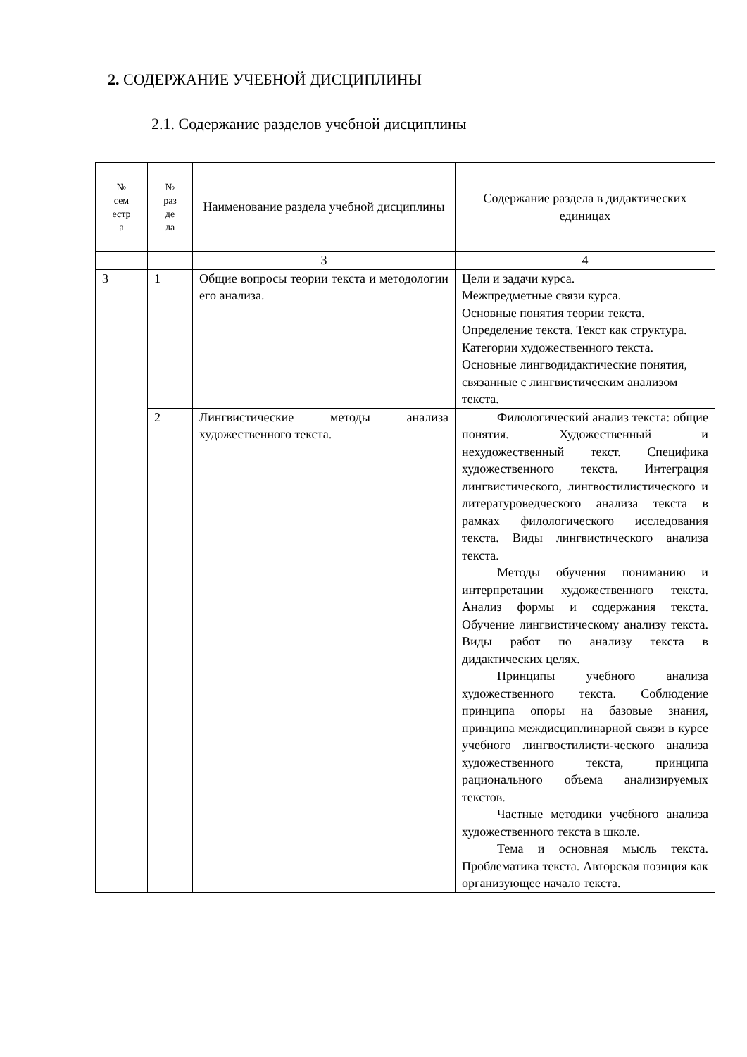2. СОДЕРЖАНИЕ УЧЕБНОЙ ДИСЦИПЛИНЫ
2.1. Содержание разделов учебной дисциплины
| № сем естр а | № раз де ла | Наименование раздела учебной дисциплины | Содержание раздела в дидактических единицах |
| --- | --- | --- | --- |
| | | 3 | 4 |
| 3 | 1 | Общие вопросы теории текста и методологии его анализа. | Цели и задачи курса. Межпредметные связи курса. Основные понятия теории текста. Определение текста. Текст как структура. Категории художественного текста. Основные лингводидактические понятия, связанные с лингвистическим анализом текста. |
| | 2 | Лингвистические методы анализа художественного текста. | Филологический анализ текста: общие понятия. Художественный и нехудожественный текст. Специфика художественного текста. Интеграция лингвистического, лингвостилистического и литературоведческого анализа текста в рамках филологического исследования текста. Виды лингвистического анализа текста. Методы обучения пониманию и интерпретации художественного текста. Анализ формы и содержания текста. Обучение лингвистическому анализу текста. Виды работ по анализу текста в дидактических целях. Принципы учебного анализа художественного текста. Соблюдение принципа опоры на базовые знания, принципа междисциплинарной связи в курсе учебного лингвостилисти-ческого анализа художественного текста, принципа рационального объема анализируемых текстов. Частные методики учебного анализа художественного текста в школе. Тема и основная мысль текста. Проблематика текста. Авторская позиция как организующее начало текста. |